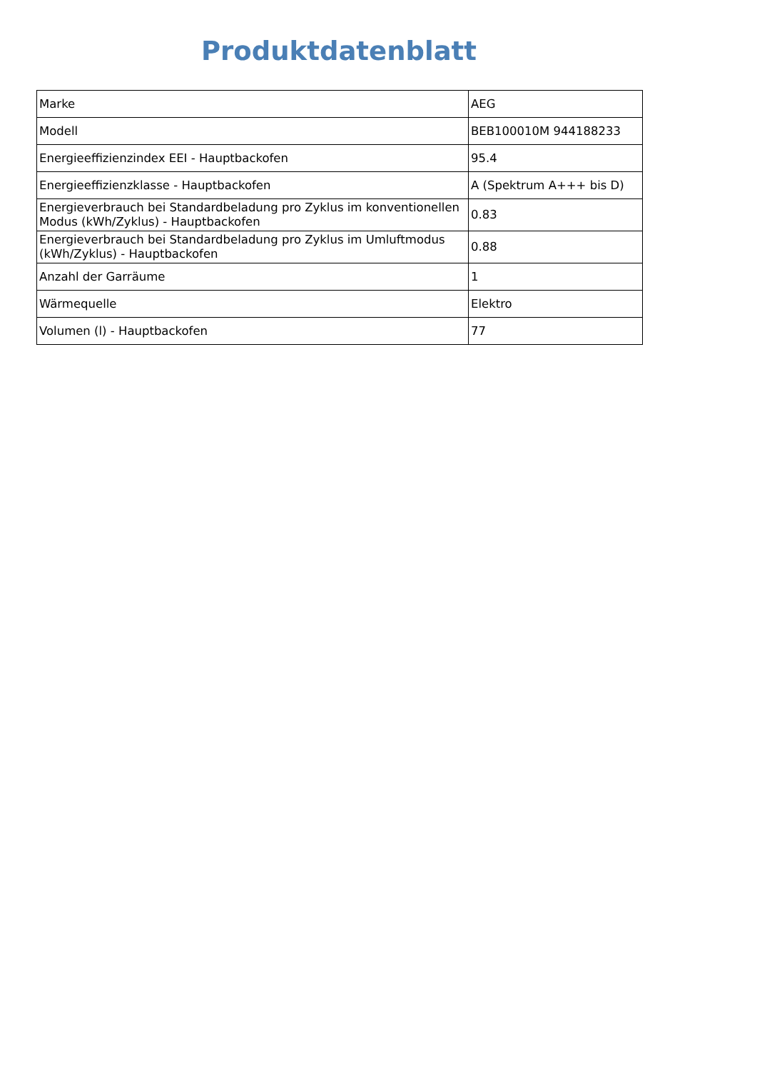Produktdatenblatt
| Marke | AEG |
| Modell | BEB100010M 944188233 |
| Energieeffizienzindex EEI - Hauptbackofen | 95.4 |
| Energieeffizienzklasse - Hauptbackofen | A (Spektrum A+++ bis D) |
| Energieverbrauch bei Standardbeladung pro Zyklus im konventionellen Modus (kWh/Zyklus) - Hauptbackofen | 0.83 |
| Energieverbrauch bei Standardbeladung pro Zyklus im Umluftmodus (kWh/Zyklus) - Hauptbackofen | 0.88 |
| Anzahl der Garräume | 1 |
| Wärmequelle | Elektro |
| Volumen (l) - Hauptbackofen | 77 |